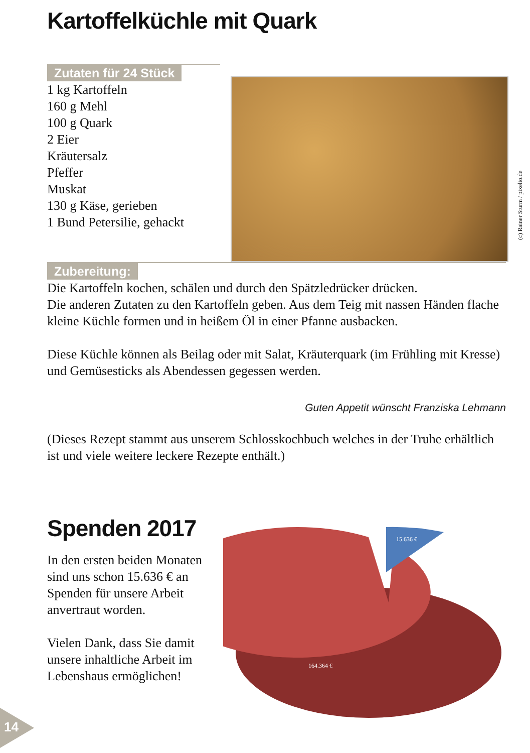Kartoffelküchle mit Quark
Zutaten für 24 Stück
1 kg Kartoffeln
160 g Mehl
100 g Quark
2 Eier
Kräutersalz
Pfeffer
Muskat
130 g Käse, gerieben
1 Bund Petersilie, gehackt
(c) Rainer Sturm / pixelio.de
Zubereitung:
Die Kartoffeln kochen, schälen und durch den Spätzledrücker drücken.
Die anderen Zutaten zu den Kartoffeln geben. Aus dem Teig mit nassen Händen flache kleine Küchle formen und in heißem Öl in einer Pfanne ausbacken.
Diese Küchle können als Beilag oder mit Salat, Kräuterquark (im Frühling mit Kresse) und Gemüsesticks als Abendessen gegessen werden.
Guten Appetit wünscht Franziska Lehmann
(Dieses Rezept stammt aus unserem Schlosskochbuch welches in der Truhe erhältlich ist und viele weitere leckere Rezepte enthält.)
Spenden 2017
In den ersten beiden Monaten sind uns schon 15.636 € an Spenden für unsere Arbeit anvertraut worden.
Vielen Dank, dass Sie damit unsere inhaltliche Arbeit im Lebenshaus ermöglichen!
15.636 €
164.364 €
14